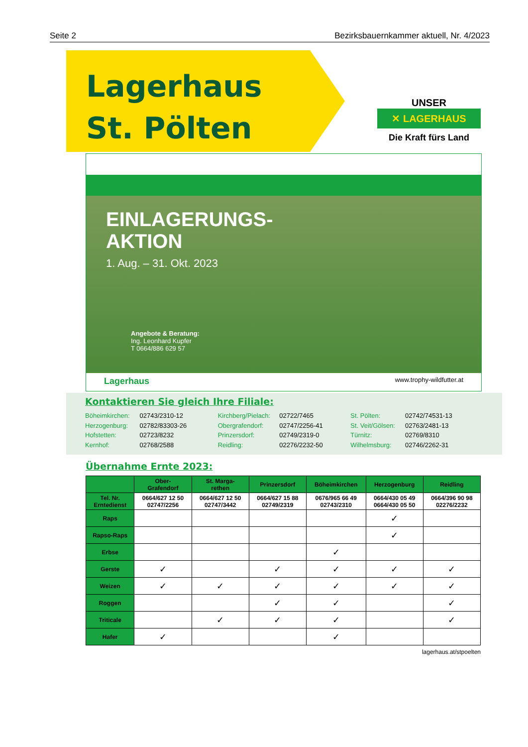Seite 2 Bezirksbauernkammer aktuell, Nr. 4/2023
Lagerhaus
St. Pölten
UNSER
✕ LAGERHAUS
Die Kraft fürs Land
EINLAGERUNGS-
AKTION
1. Aug. – 31. Okt. 2023
Angebote & Beratung:
Ing. Leonhard Kupfer
T 0664/886 629 57
Lagerhaus www.trophy-wildfutter.at
Kontaktieren Sie gleich Ihre Filiale:
Böheimkirchen: 02743/2310-12
Herzogenburg: 02782/83303-26
Hofstetten: 02723/8232
Kernhof: 02768/2588
Kirchberg/Pielach: 02722/7465
Obergrafendorf: 02747/2256-41
Prinzersdorf: 02749/2319-0
Reidling: 02276/2232-50
St. Pölten: 02742/74531-13
St. Veit/Gölsen: 02763/2481-13
Türnitz: 02769/8310
Wilhelmsburg: 02746/2262-31
Übernahme Ernte 2023:
| | Ober- Grafendorf | St. Marga- rethen | Prinzersdorf | Böheimkirchen | Herzogenburg | Reidling |
| --- | --- | --- | --- | --- | --- | --- |
| Tel. Nr. Erntedienst | 0664/627 12 50 02747/2256 | 0664/627 12 50 02747/3442 | 0664/627 15 88 02749/2319 | 0676/965 66 49 02743/2310 | 0664/430 05 49 0664/430 05 50 | 0664/396 90 98 02276/2232 |
| Raps | | | | | ✓ | |
| Rapso-Raps | | | | | ✓ | |
| Erbse | | | | ✓ | | |
| Gerste | ✓ | | ✓ | ✓ | ✓ | ✓ |
| Weizen | ✓ | ✓ | ✓ | ✓ | ✓ | ✓ |
| Roggen | | | ✓ | ✓ | | ✓ |
| Triticale | | ✓ | ✓ | ✓ | | ✓ |
| Hafer | ✓ | | | ✓ | | |
lagerhaus.at/stpoelten